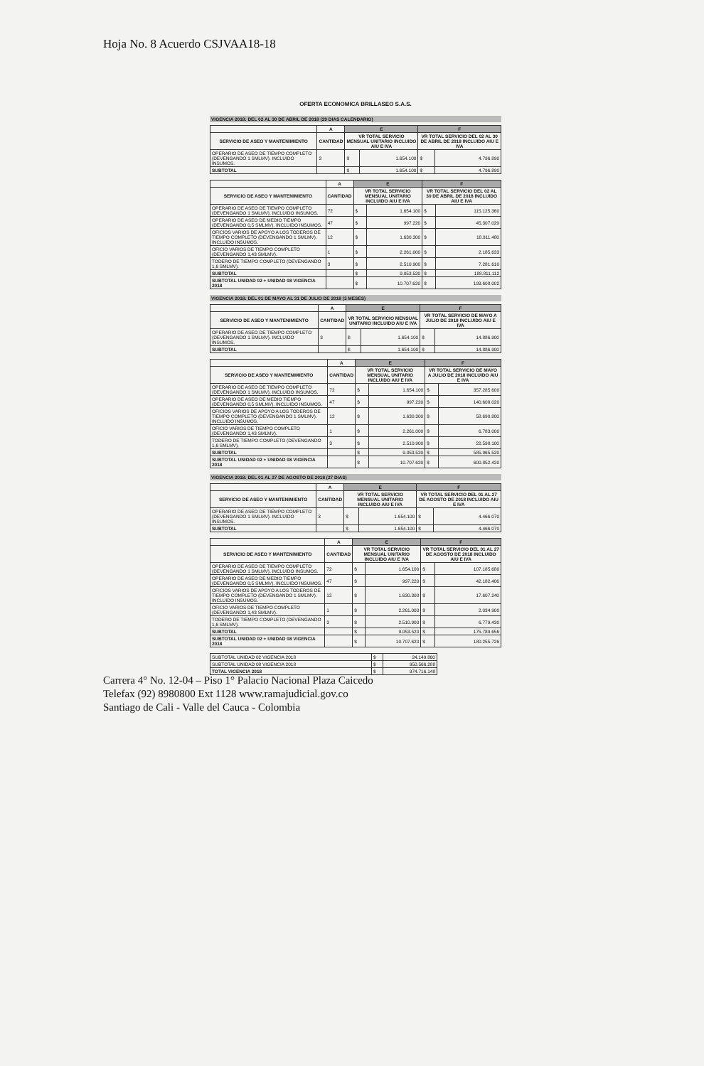Hoja No. 8 Acuerdo CSJVAA18-18
OFERTA ECONOMICA BRILLASEO S.A.S.
VIGENCIA 2018: DEL 02 AL 30 DE ABRIL DE 2018 (29 DIAS CALENDARIO)
| | A | E | | F | |
| --- | --- | --- | --- | --- | --- |
| SERVICIO DE ASEO Y MANTENIMIENTO | CANTIDAD | VR TOTAL SERVICIO MENSUAL UNITARIO INCLUIDO AIU E IVA | | VR TOTAL SERVICIO DEL 02 AL 30 DE ABRIL DE 2018 INCLUIDO AIU E IVA | |
| OPERARIO DE ASEO DE TIEMPO COMPLETO (DEVENGANDO 1 SMLMV). INCLUIDO INSUMOS. | 3 | $ | 1.654.100 | $ | 4.796.890 |
| SUBTOTAL | | $ | 1.654.100 | $ | 4.796.890 |
| | A | E | | F | |
| --- | --- | --- | --- | --- | --- |
| SERVICIO DE ASEO Y MANTENIMIENTO | CANTIDAD | VR TOTAL SERVICIO MENSUAL UNITARIO INCLUIDO AIU E IVA | | VR TOTAL SERVICIO DEL 02 AL 30 DE ABRIL DE 2018 INCLUIDO AIU E IVA | |
| OPERARIO DE ASEO DE TIEMPO COMPLETO (DEVENGANDO 1 SMLMV). INCLUIDO INSUMOS. | 72 | $ | 1.654.100 | $ | 115.125.360 |
| OPERARIO DE ASEO DE MEDIO TIEMPO (DEVENGANDO 0,5 SMLMV). INCLUIDO INSUMOS. | 47 | $ | 997.220 | $ | 45.307.029 |
| OFICIOS VARIOS DE APOYO A LOS TODEROS DE TIEMPO COMPLETO (DEVENGANDO 1 SMLMV). INCLUIDO INSUMOS. | 12 | $ | 1.630.300 | $ | 18.911.480 |
| OFICIO VARIOS DE TIEMPO COMPLETO (DEVENGANDO 1,43 SMLMV). | 1 | $ | 2.261.000 | $ | 2.185.633 |
| TODERO DE TIEMPO COMPLETO (DEVENGANDO 1,6 SMLMV). | 3 | $ | 2.510.900 | $ | 7.281.610 |
| SUBTOTAL | | $ | 9.053.520 | $ | 188.811.112 |
| SUBTOTAL UNIDAD 02 + UNIDAD 08 VIGENCIA 2018 | | $ | 10.707.620 | $ | 193.608.002 |
VIGENCIA 2018: DEL 01 DE MAYO AL 31 DE JULIO DE 2018 (3 MESES)
| | A | E | | F | |
| --- | --- | --- | --- | --- | --- |
| SERVICIO DE ASEO Y MANTENIMIENTO | CANTIDAD | VR TOTAL SERVICIO MENSUAL UNITARIO INCLUIDO AIU E IVA | | VR TOTAL SERVICIO DE MAYO A JULIO DE 2018 INCLUIDO AIU E IVA | |
| OPERARIO DE ASEO DE TIEMPO COMPLETO (DEVENGANDO 1 SMLMV). INCLUIDO INSUMOS. | 3 | $ | 1.654.100 | $ | 14.886.900 |
| SUBTOTAL | | $ | 1.654.100 | $ | 14.886.900 |
| | A | E | | F | |
| --- | --- | --- | --- | --- | --- |
| SERVICIO DE ASEO Y MANTENIMIENTO | CANTIDAD | VR TOTAL SERVICIO MENSUAL UNITARIO INCLUIDO AIU E IVA | | VR TOTAL SERVICIO DE MAYO A JULIO DE 2018 INCLUIDO AIU E IVA | |
| OPERARIO DE ASEO DE TIEMPO COMPLETO (DEVENGANDO 1 SMLMV). INCLUIDO INSUMOS. | 72 | $ | 1.654.100 | $ | 357.285.600 |
| OPERARIO DE ASEO DE MEDIO TIEMPO (DEVENGANDO 0,5 SMLMV). INCLUIDO INSUMOS. | 47 | $ | 997.220 | $ | 140.608.020 |
| OFICIOS VARIOS DE APOYO A LOS TODEROS DE TIEMPO COMPLETO (DEVENGANDO 1 SMLMV). INCLUIDO INSUMOS. | 12 | $ | 1.630.300 | $ | 58.690.800 |
| OFICIO VARIOS DE TIEMPO COMPLETO (DEVENGANDO 1,43 SMLMV). | 1 | $ | 2.261.000 | $ | 6.783.000 |
| TODERO DE TIEMPO COMPLETO (DEVENGANDO 1,6 SMLMV). | 3 | $ | 2.510.900 | $ | 22.598.100 |
| SUBTOTAL | | $ | 9.053.520 | $ | 585.965.520 |
| SUBTOTAL UNIDAD 02 + UNIDAD 08 VIGENCIA 2018 | | $ | 10.707.620 | $ | 600.852.420 |
VIGENCIA 2018: DEL 01 AL 27 DE AGOSTO DE 2018 (27 DIAS)
| | A | E | | F | |
| --- | --- | --- | --- | --- | --- |
| SERVICIO DE ASEO Y MANTENIMIENTO | CANTIDAD | VR TOTAL SERVICIO MENSUAL UNITARIO INCLUIDO AIU E IVA | | VR TOTAL SERVICIO DEL 01 AL 27 DE AGOSTO DE 2018 INCLUIDO AIU E IVA | |
| OPERARIO DE ASEO DE TIEMPO COMPLETO (DEVENGANDO 1 SMLMV). INCLUIDO INSUMOS. | 3 | $ | 1.654.100 | $ | 4.466.070 |
| SUBTOTAL | | $ | 1.654.100 | $ | 4.466.070 |
| | A | E | | F | |
| --- | --- | --- | --- | --- | --- |
| SERVICIO DE ASEO Y MANTENIMIENTO | CANTIDAD | VR TOTAL SERVICIO MENSUAL UNITARIO INCLUIDO AIU E IVA | | VR TOTAL SERVICIO DEL 01 AL 27 DE AGOSTO DE 2018 INCLUIDO AIU E IVA | |
| OPERARIO DE ASEO DE TIEMPO COMPLETO (DEVENGANDO 1 SMLMV). INCLUIDO INSUMOS. | 72 | $ | 1.654.100 | $ | 107.185.680 |
| OPERARIO DE ASEO DE MEDIO TIEMPO (DEVENGANDO 0,5 SMLMV). INCLUIDO INSUMOS. | 47 | $ | 997.220 | $ | 42.182.406 |
| OFICIOS VARIOS DE APOYO A LOS TODEROS DE TIEMPO COMPLETO (DEVENGANDO 1 SMLMV). INCLUIDO INSUMOS. | 12 | $ | 1.630.300 | $ | 17.607.240 |
| OFICIO VARIOS DE TIEMPO COMPLETO (DEVENGANDO 1,43 SMLMV). | 1 | $ | 2.261.000 | $ | 2.034.900 |
| TODERO DE TIEMPO COMPLETO (DEVENGANDO 1,6 SMLMV). | 3 | $ | 2.510.900 | $ | 6.779.430 |
| SUBTOTAL | | $ | 9.053.520 | $ | 175.789.656 |
| SUBTOTAL UNIDAD 02 + UNIDAD 08 VIGENCIA 2018 | | $ | 10.707.620 | $ | 180.255.726 |
| SUBTOTAL UNIDAD 02 VIGENCIA 2018 | $ | 24.149.860 |
| SUBTOTAL UNIDAD 08 VIGENCIA 2018 | $ | 950.566.288 |
| TOTAL VIGENCIA 2018 | $ | 974.716.148 |
Carrera 4° No. 12-04 – Piso 1° Palacio Nacional Plaza Caicedo
Telefax (92) 8980800 Ext 1128 www.ramajudicial.gov.co
Santiago de Cali - Valle del Cauca - Colombia